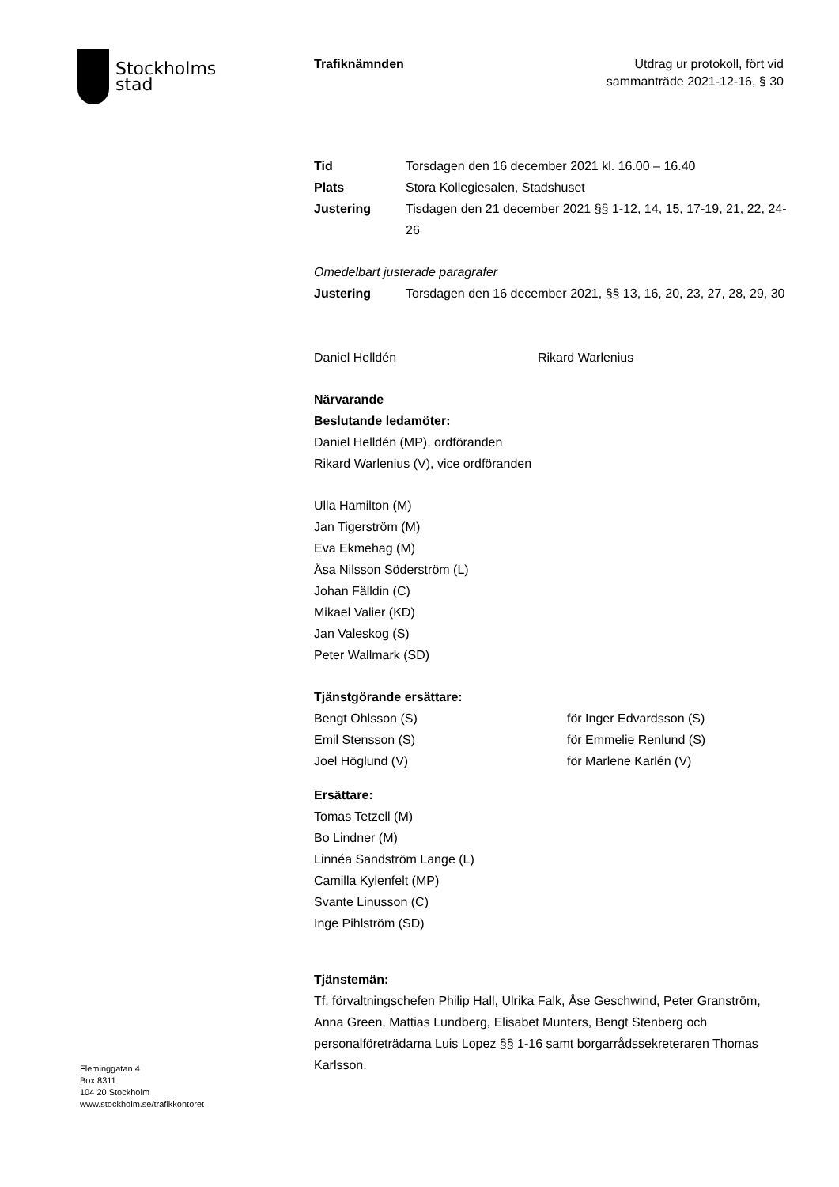Stockholms
stad
Trafiknämnden Utdrag ur protokoll, fört vid
sammanträde 2021-12-16, § 30
Tid Torsdagen den 16 december 2021 kl. 16.00 – 16.40
Plats Stora Kollegiesalen, Stadshuset
Justering Tisdagen den 21 december 2021 §§ 1-12, 14, 15, 17-19, 21, 22, 24-26
Omedelbart justerade paragrafer
Justering Torsdagen den 16 december 2021, §§ 13, 16, 20, 23, 27, 28, 29, 30
Daniel Helldén Rikard Warlenius
Närvarande
Beslutande ledamöter:
Daniel Helldén (MP), ordföranden
Rikard Warlenius (V), vice ordföranden
Ulla Hamilton (M)
Jan Tigerström (M)
Eva Ekmehag (M)
Åsa Nilsson Söderström (L)
Johan Fälldin (C)
Mikael Valier (KD)
Jan Valeskog (S)
Peter Wallmark (SD)
Tjänstgörande ersättare:
Bengt Ohlsson (S) för Inger Edvardsson (S)
Emil Stensson (S) för Emmelie Renlund (S)
Joel Höglund (V) för Marlene Karlén (V)
Ersättare:
Tomas Tetzell (M)
Bo Lindner (M)
Linnéa Sandström Lange (L)
Camilla Kylenfelt (MP)
Svante Linusson (C)
Inge Pihlström (SD)
Tjänstemän:
Tf. förvaltningschefen Philip Hall, Ulrika Falk, Åse Geschwind, Peter Granström, Anna Green, Mattias Lundberg, Elisabet Munters, Bengt Stenberg och personalföreträdarna Luis Lopez §§ 1-16 samt borgarrådssekreteraren Thomas Karlsson.
Fleminggatan 4
Box 8311
104 20 Stockholm
www.stockholm.se/trafikkontoret